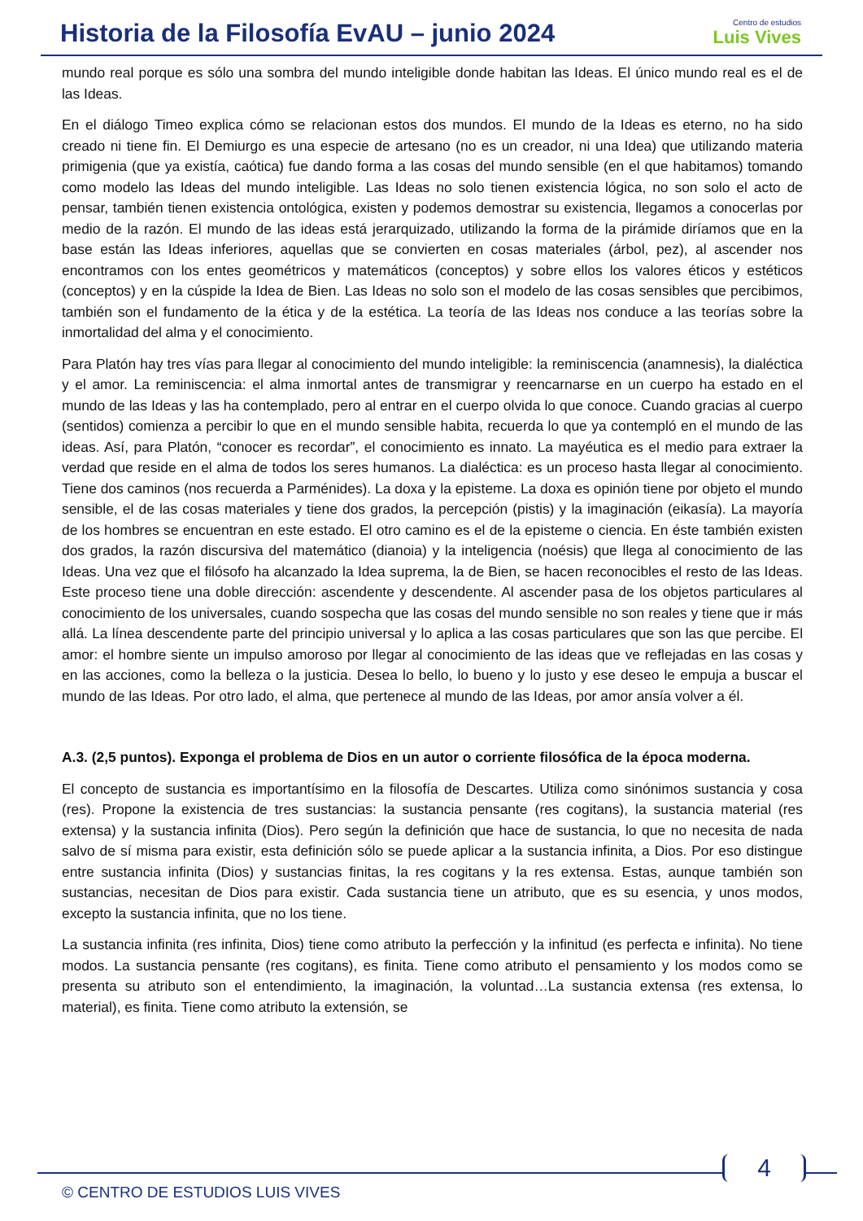Historia de la Filosofía EvAU – junio 2024
Centro de estudios
Luis Vives
mundo real porque es sólo una sombra del mundo inteligible donde habitan las Ideas. El único mundo real es el de las Ideas.
En el diálogo Timeo explica cómo se relacionan estos dos mundos. El mundo de la Ideas es eterno, no ha sido creado ni tiene fin. El Demiurgo es una especie de artesano (no es un creador, ni una Idea) que utilizando materia primigenia (que ya existía, caótica) fue dando forma a las cosas del mundo sensible (en el que habitamos) tomando como modelo las Ideas del mundo inteligible. Las Ideas no solo tienen existencia lógica, no son solo el acto de pensar, también tienen existencia ontológica, existen y podemos demostrar su existencia, llegamos a conocerlas por medio de la razón. El mundo de las ideas está jerarquizado, utilizando la forma de la pirámide diríamos que en la base están las Ideas inferiores, aquellas que se convierten en cosas materiales (árbol, pez), al ascender nos encontramos con los entes geométricos y matemáticos (conceptos) y sobre ellos los valores éticos y estéticos (conceptos) y en la cúspide la Idea de Bien. Las Ideas no solo son el modelo de las cosas sensibles que percibimos, también son el fundamento de la ética y de la estética. La teoría de las Ideas nos conduce a las teorías sobre la inmortalidad del alma y el conocimiento.
Para Platón hay tres vías para llegar al conocimiento del mundo inteligible: la reminiscencia (anamnesis), la dialéctica y el amor. La reminiscencia: el alma inmortal antes de transmigrar y reencarnarse en un cuerpo ha estado en el mundo de las Ideas y las ha contemplado, pero al entrar en el cuerpo olvida lo que conoce. Cuando gracias al cuerpo (sentidos) comienza a percibir lo que en el mundo sensible habita, recuerda lo que ya contempló en el mundo de las ideas. Así, para Platón, “conocer es recordar”, el conocimiento es innato. La mayéutica es el medio para extraer la verdad que reside en el alma de todos los seres humanos. La dialéctica: es un proceso hasta llegar al conocimiento. Tiene dos caminos (nos recuerda a Parménides). La doxa y la episteme. La doxa es opinión tiene por objeto el mundo sensible, el de las cosas materiales y tiene dos grados, la percepción (pistis) y la imaginación (eikasía). La mayoría de los hombres se encuentran en este estado. El otro camino es el de la episteme o ciencia. En éste también existen dos grados, la razón discursiva del matemático (dianoia) y la inteligencia (noésis) que llega al conocimiento de las Ideas. Una vez que el filósofo ha alcanzado la Idea suprema, la de Bien, se hacen reconocibles el resto de las Ideas. Este proceso tiene una doble dirección: ascendente y descendente. Al ascender pasa de los objetos particulares al conocimiento de los universales, cuando sospecha que las cosas del mundo sensible no son reales y tiene que ir más allá. La línea descendente parte del principio universal y lo aplica a las cosas particulares que son las que percibe. El amor: el hombre siente un impulso amoroso por llegar al conocimiento de las ideas que ve reflejadas en las cosas y en las acciones, como la belleza o la justicia. Desea lo bello, lo bueno y lo justo y ese deseo le empuja a buscar el mundo de las Ideas. Por otro lado, el alma, que pertenece al mundo de las Ideas, por amor ansía volver a él.
A.3. (2,5 puntos). Exponga el problema de Dios en un autor o corriente filosófica de la época moderna.
El concepto de sustancia es importantísimo en la filosofía de Descartes. Utiliza como sinónimos sustancia y cosa (res). Propone la existencia de tres sustancias: la sustancia pensante (res cogitans), la sustancia material (res extensa) y la sustancia infinita (Dios). Pero según la definición que hace de sustancia, lo que no necesita de nada salvo de sí misma para existir, esta definición sólo se puede aplicar a la sustancia infinita, a Dios. Por eso distingue entre sustancia infinita (Dios) y sustancias finitas, la res cogitans y la res extensa. Estas, aunque también son sustancias, necesitan de Dios para existir. Cada sustancia tiene un atributo, que es su esencia, y unos modos, excepto la sustancia infinita, que no los tiene.
La sustancia infinita (res infinita, Dios) tiene como atributo la perfección y la infinitud (es perfecta e infinita). No tiene modos. La sustancia pensante (res cogitans), es finita. Tiene como atributo el pensamiento y los modos como se presenta su atributo son el entendimiento, la imaginación, la voluntad…La sustancia extensa (res extensa, lo material), es finita. Tiene como atributo la extensión, se
© CENTRO DE ESTUDIOS LUIS VIVES
4